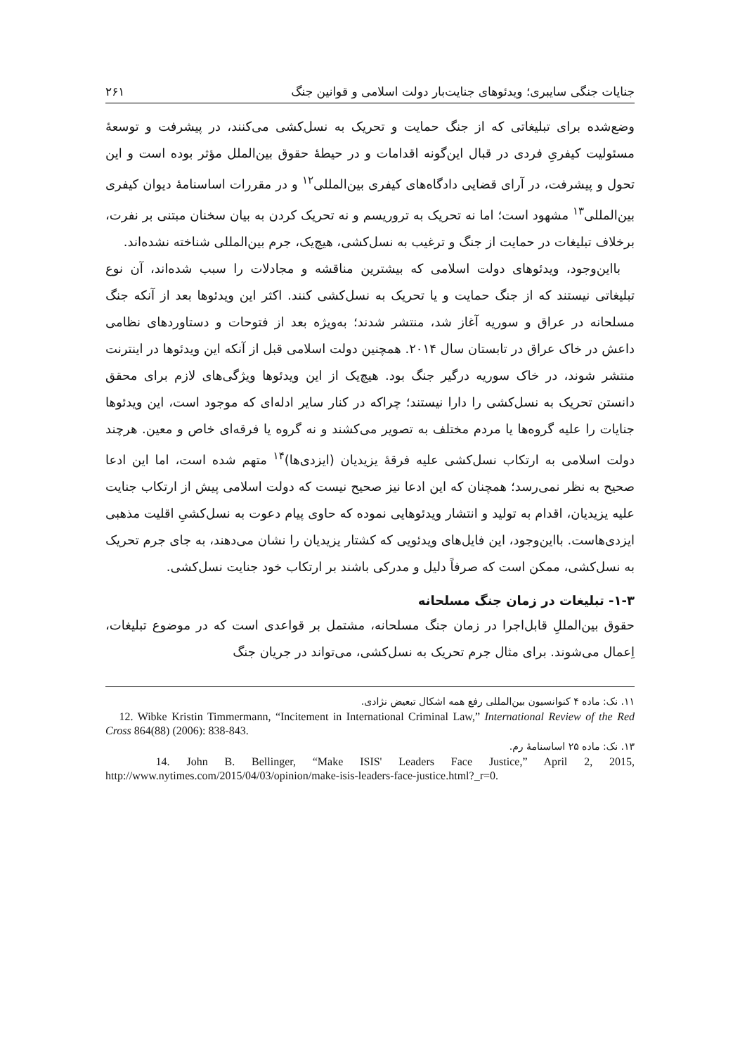جنایات جنگی سایبری؛ ویدئوهای جنایت‌بار دولت اسلامی و قوانین جنگ ۲۶۱
وضع‌شده برای تبلیغاتی که از جنگ حمایت و تحریک به نسل‌کشی می‌کنند، در پیشرفت و توسعهٔ مسئولیت کیفریِ فردی در قبال این‌گونه اقدامات و در حیطهٔ حقوق بین‌الملل مؤثر بوده است و این تحول و پیشرفت، در آرای قضایی دادگاه‌های کیفری بین‌المللی<sup>۱۲</sup> و در مقررات اساسنامهٔ دیوان کیفری بین‌المللی<sup>۱۳</sup> مشهود است؛ اما نه تحریک به تروریسم و نه تحریک کردن به بیان سخنان مبتنی بر نفرت، برخلاف تبلیغات در حمایت از جنگ و ترغیب به نسل‌کشی، هیچ‌یک، جرم بین‌المللی شناخته نشده‌اند.
بااین‌وجود، ویدئوهای دولت اسلامی که بیشترین مناقشه و مجادلات را سبب شده‌اند، آن نوع تبلیغاتی نیستند که از جنگ حمایت و یا تحریک به نسل‌کشی کنند. اکثر این ویدئوها بعد از آنکه جنگ مسلحانه در عراق و سوریه آغاز شد، منتشر شدند؛ به‌ویژه بعد از فتوحات و دستاوردهای نظامی داعش در خاک عراق در تابستان سال ۲۰۱۴. همچنین دولت اسلامی قبل از آنکه این ویدئوها در اینترنت منتشر شوند، در خاک سوریه درگیر جنگ بود. هیچ‌یک از این ویدئوها ویژگی‌های لازم برای محقق دانستن تحریک به نسل‌کشی را دارا نیستند؛ چراکه در کنار سایر ادله‌ای که موجود است، این ویدئوها جنایات را علیه گروه‌ها یا مردم مختلف به تصویر می‌کشند و نه گروه یا فرقه‌ای خاص و معین. هرچند دولت اسلامی به ارتکاب نسل‌کشی علیه فرقهٔ یزیدیان (ایزدی‌ها)<sup>۱۴</sup> متهم شده است، اما این ادعا صحیح به نظر نمی‌رسد؛ همچنان که این ادعا نیز صحیح نیست که دولت اسلامی پیش از ارتکاب جنایت علیه یزیدیان، اقدام به تولید و انتشار ویدئوهایی نموده که حاوی پیام دعوت به نسل‌کشیِ اقلیت مذهبی ایزدی‌هاست. بااین‌وجود، این فایل‌های ویدئویی که کشتار یزیدیان را نشان می‌دهند، به جای جرم تحریک به نسل‌کشی، ممکن است که صرفاً دلیل و مدرکی باشند بر ارتکاب خود جنایت نسل‌کشی.
۱-۳- تبلیغات در زمان جنگ مسلحانه
حقوق بین‌المللِ قابل‌اجرا در زمان جنگ مسلحانه، مشتمل بر قواعدی است که در موضوع تبلیغات، اِعمال می‌شوند. برای مثال جرم تحریک به نسل‌کشی، می‌تواند در جریان جنگ
۱۱. نک: ماده ۴ کنوانسیون بین‌المللی رفع همه اشکال تبعیض نژادی.
12. Wibke Kristin Timmermann, “Incitement in International Criminal Law,” International Review of the Red Cross 864(88) (2006): 838-843.
۱۳. نک: ماده ۲۵ اساسنامهٔ رم.
14. John B. Bellinger, “Make ISIS' Leaders Face Justice,” April 2, 2015, http://www.nytimes.com/2015/04/03/opinion/make-isis-leaders-face-justice.html?_r=0.